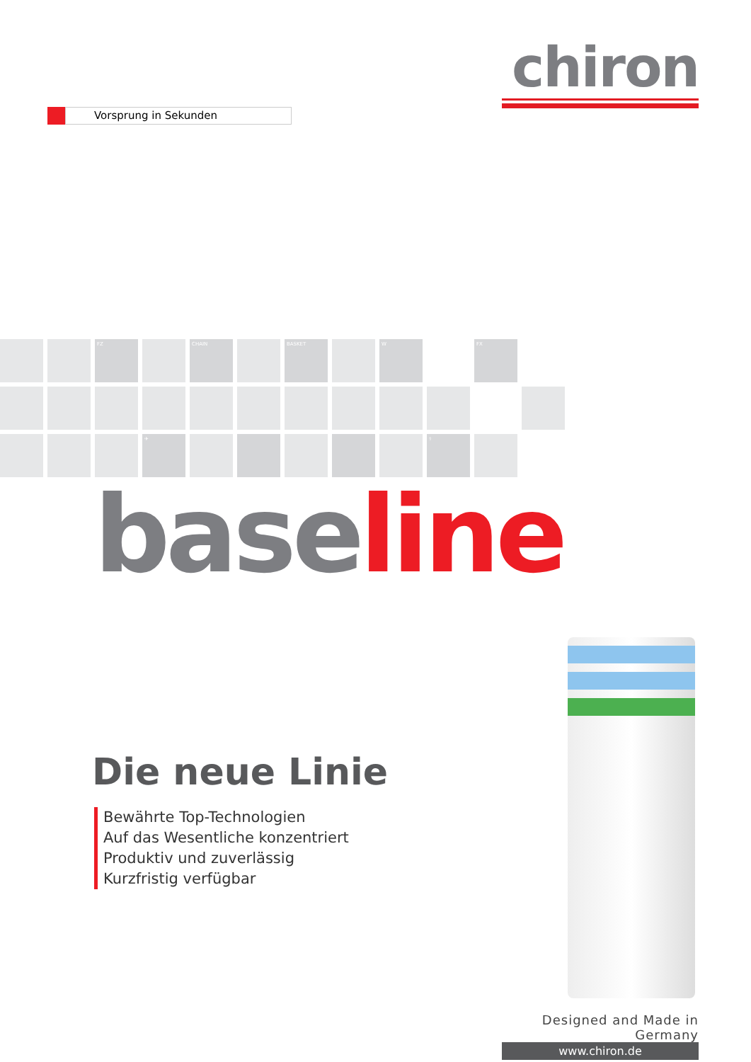chiron
Vorsprung in Sekunden
FZ
CHAIN
BASKET
W
FX
✈
⚕
base line
Die neue Linie
Bewährte Top-Technologien
Auf das Wesentliche konzentriert
Produktiv und zuverlässig
Kurzfristig verfügbar
Designed and Made in Germany
www.chiron.de